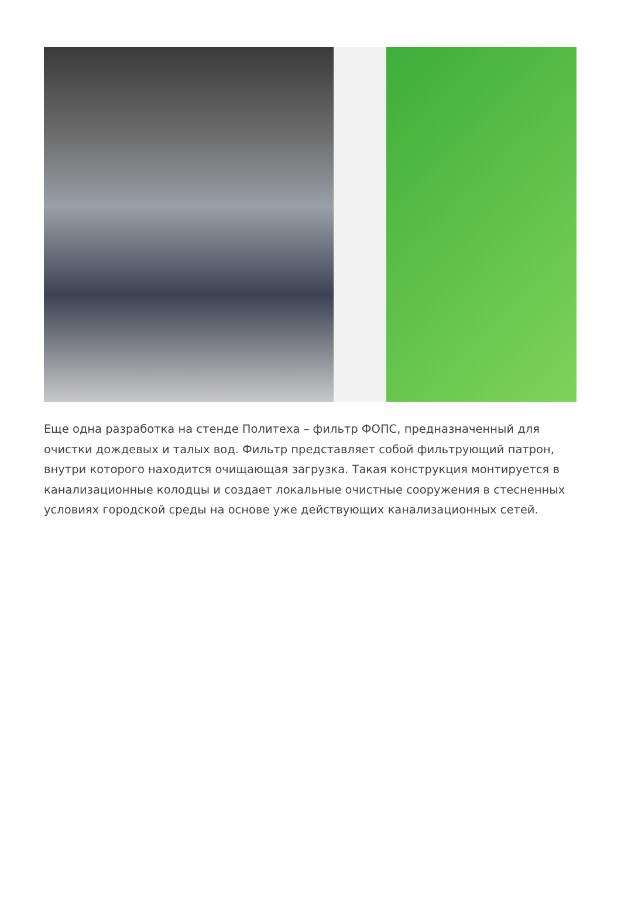Еще одна разработка на стенде Политеха – фильтр ФОПС, предназначенный для очистки дождевых и талых вод. Фильтр представляет собой фильтрующий патрон, внутри которого находится очищающая загрузка. Такая конструкция монтируется в канализационные колодцы и создает локальные очистные сооружения в стесненных условиях городской среды на основе уже действующих канализационных сетей.